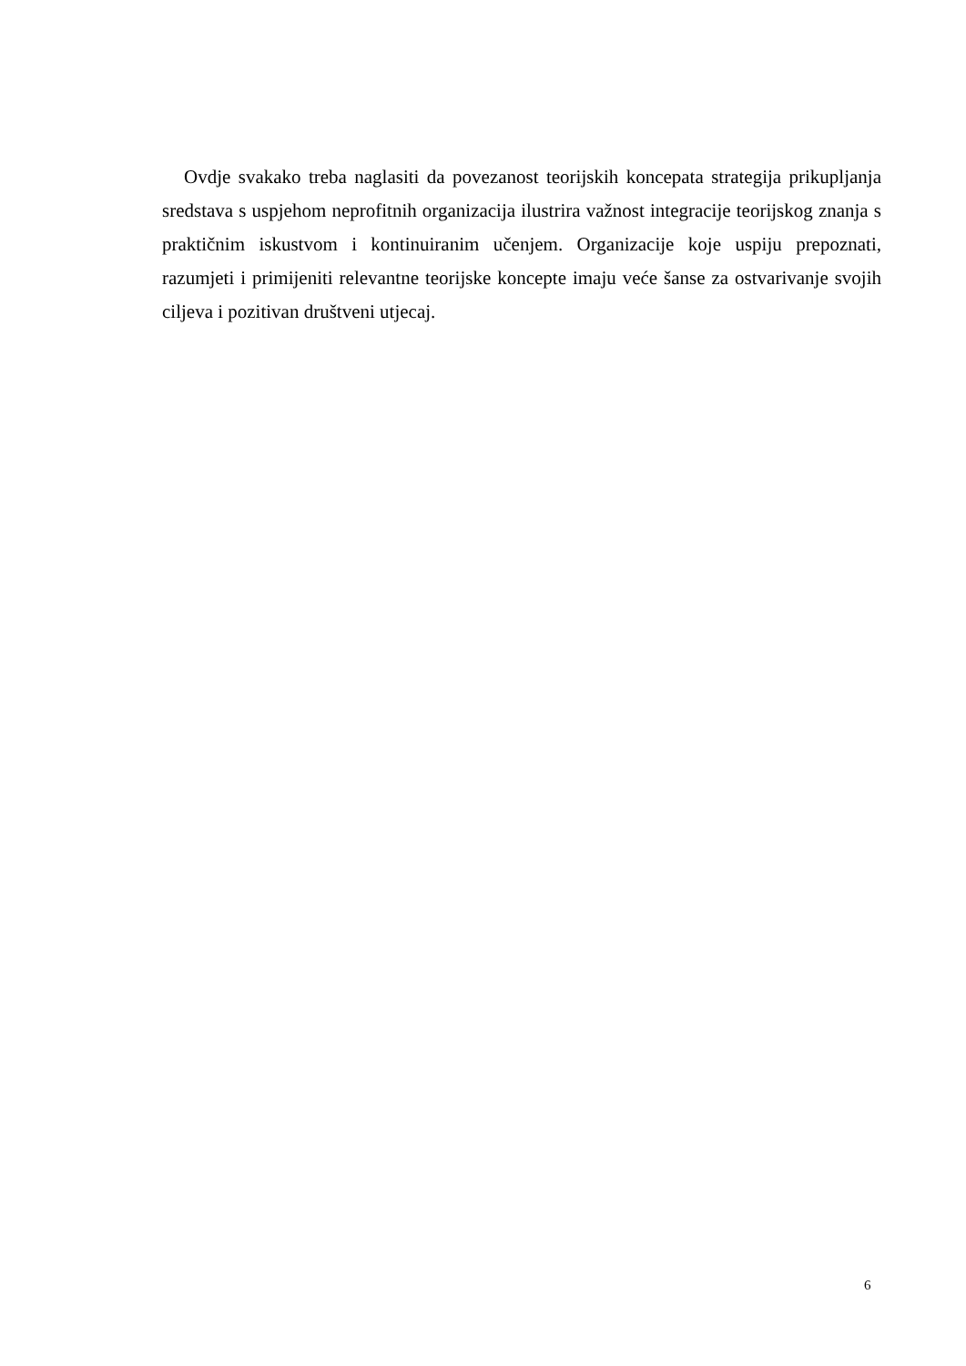Ovdje svakako treba naglasiti da povezanost teorijskih koncepata strategija prikupljanja sredstava s uspjehom neprofitnih organizacija ilustrira važnost integracije teorijskog znanja s praktičnim iskustvom i kontinuiranim učenjem. Organizacije koje uspiju prepoznati, razumjeti i primijeniti relevantne teorijske koncepte imaju veće šanse za ostvarivanje svojih ciljeva i pozitivan društveni utjecaj.
6